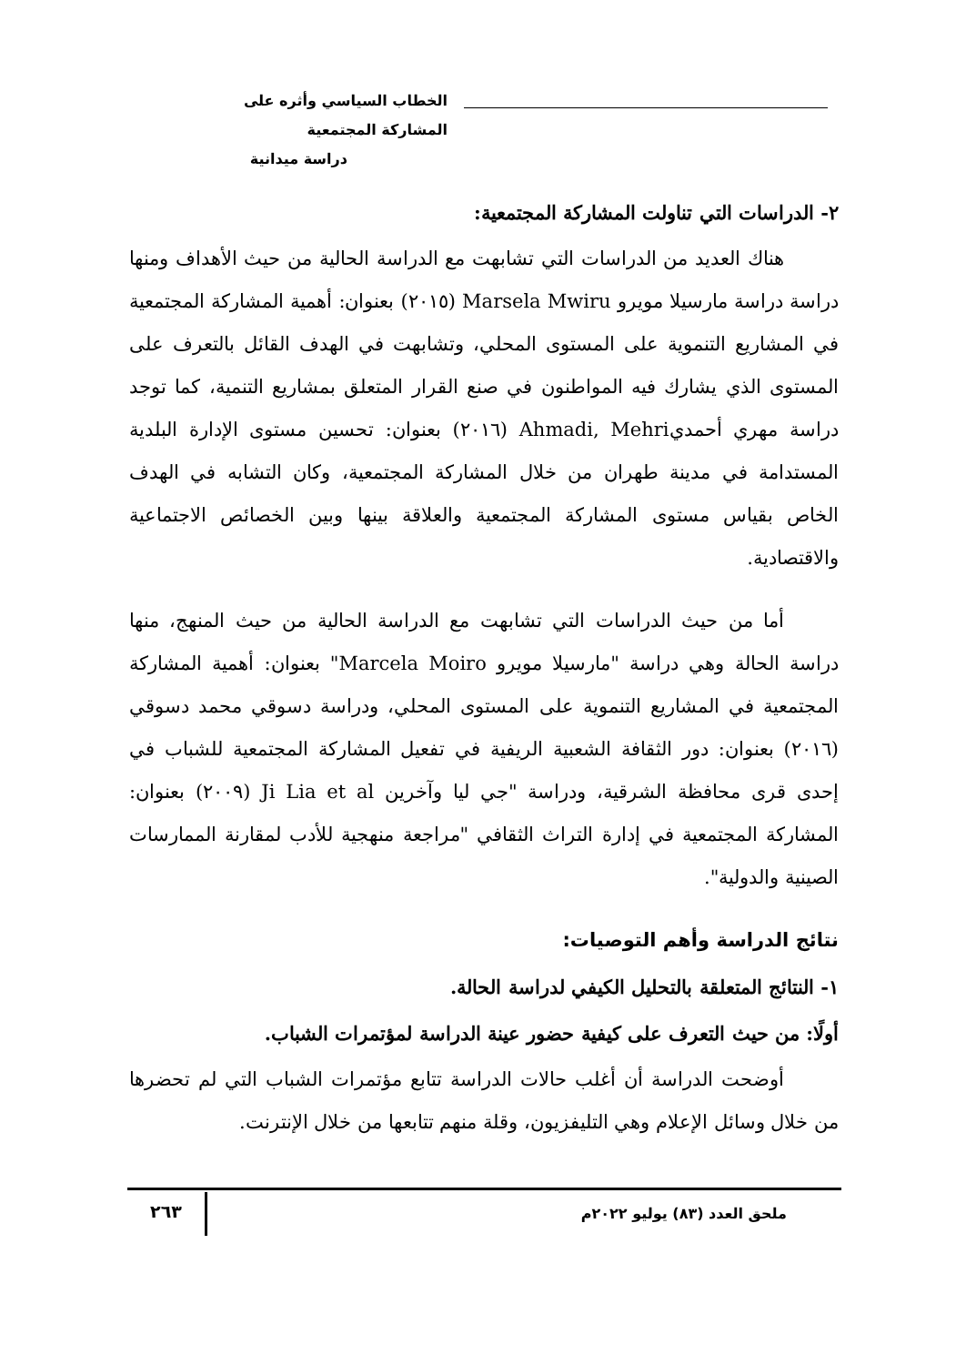الخطاب السياسي وأثره على المشاركة المجتمعية
دراسة ميدانية
٢- الدراسات التي تناولت المشاركة المجتمعية:
هناك العديد من الدراسات التي تشابهت مع الدراسة الحالية من حيث الأهداف ومنها دراسة دراسة مارسيلا مويرو Marsela Mwiru (٢٠١٥) بعنوان: أهمية المشاركة المجتمعية في المشاريع التنموية على المستوى المحلي، وتشابهت في الهدف القائل بالتعرف على المستوى الذي يشارك فيه المواطنون في صنع القرار المتعلق بمشاريع التنمية، كما توجد دراسة مهري أحمديAhmadi, Mehri (٢٠١٦) بعنوان: تحسين مستوى الإدارة البلدية المستدامة في مدينة طهران من خلال المشاركة المجتمعية، وكان التشابه في الهدف الخاص بقياس مستوى المشاركة المجتمعية والعلاقة بينها وبين الخصائص الاجتماعية والاقتصادية.
أما من حيث الدراسات التي تشابهت مع الدراسة الحالية من حيث المنهج، منها دراسة الحالة وهي دراسة "مارسيلا مويرو Marcela Moiro" بعنوان: أهمية المشاركة المجتمعية في المشاريع التنموية على المستوى المحلي، ودراسة دسوقي محمد دسوقي (٢٠١٦) بعنوان: دور الثقافة الشعبية الريفية في تفعيل المشاركة المجتمعية للشباب في إحدى قرى محافظة الشرقية، ودراسة "جي ليا وآخرين Ji Lia et al (٢٠٠٩) بعنوان: المشاركة المجتمعية في إدارة التراث الثقافي "مراجعة منهجية للأدب لمقارنة الممارسات الصينية والدولية".
نتائج الدراسة وأهم التوصيات:
١- النتائج المتعلقة بالتحليل الكيفي لدراسة الحالة.
أولًا: من حيث التعرف على كيفية حضور عينة الدراسة لمؤتمرات الشباب.
أوضحت الدراسة أن أغلب حالات الدراسة تتابع مؤتمرات الشباب التي لم تحضرها من خلال وسائل الإعلام وهي التليفزيون، وقلة منهم تتابعها من خلال الإنترنت.
ملحق العدد (٨٣) يوليو ٢٠٢٢م
٢٦٣